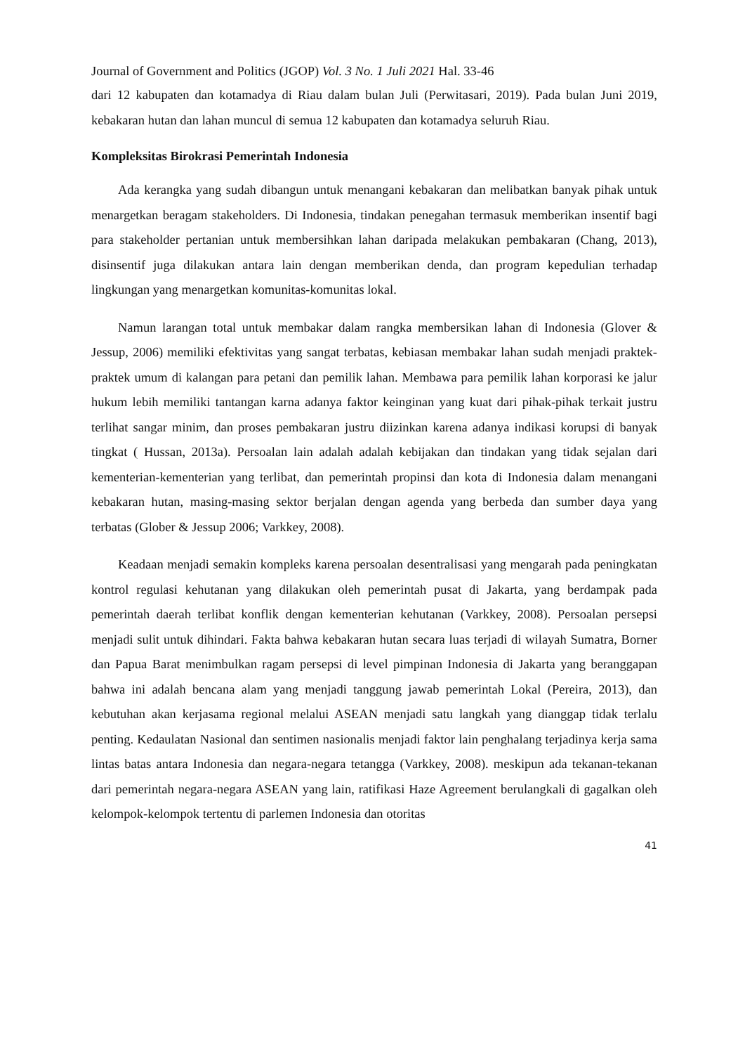Journal of Government and Politics (JGOP) Vol. 3 No. 1 Juli 2021 Hal. 33-46
dari 12 kabupaten dan kotamadya di Riau dalam bulan Juli (Perwitasari, 2019). Pada bulan Juni 2019, kebakaran hutan dan lahan muncul di semua 12 kabupaten dan kotamadya seluruh Riau.
Kompleksitas Birokrasi Pemerintah Indonesia
Ada kerangka yang sudah dibangun untuk menangani kebakaran dan melibatkan banyak pihak untuk menargetkan beragam stakeholders. Di Indonesia, tindakan penegahan termasuk memberikan insentif bagi para stakeholder pertanian untuk membersihkan lahan daripada melakukan pembakaran (Chang, 2013), disinsentif juga dilakukan antara lain dengan memberikan denda, dan program kepedulian terhadap lingkungan yang menargetkan komunitas-komunitas lokal.
Namun larangan total untuk membakar dalam rangka membersikan lahan di Indonesia (Glover & Jessup, 2006) memiliki efektivitas yang sangat terbatas, kebiasan membakar lahan sudah menjadi praktek-praktek umum di kalangan para petani dan pemilik lahan. Membawa para pemilik lahan korporasi ke jalur hukum lebih memiliki tantangan karna adanya faktor keinginan yang kuat dari pihak-pihak terkait justru terlihat sangar minim, dan proses pembakaran justru diizinkan karena adanya indikasi korupsi di banyak tingkat ( Hussan, 2013a). Persoalan lain adalah adalah kebijakan dan tindakan yang tidak sejalan dari kementerian-kementerian yang terlibat, dan pemerintah propinsi dan kota di Indonesia dalam menangani kebakaran hutan, masing-masing sektor berjalan dengan agenda yang berbeda dan sumber daya yang terbatas (Glober & Jessup 2006; Varkkey, 2008).
Keadaan menjadi semakin kompleks karena persoalan desentralisasi yang mengarah pada peningkatan kontrol regulasi kehutanan yang dilakukan oleh pemerintah pusat di Jakarta, yang berdampak pada pemerintah daerah terlibat konflik dengan kementerian kehutanan (Varkkey, 2008). Persoalan persepsi menjadi sulit untuk dihindari. Fakta bahwa kebakaran hutan secara luas terjadi di wilayah Sumatra, Borner dan Papua Barat menimbulkan ragam persepsi di level pimpinan Indonesia di Jakarta yang beranggapan bahwa ini adalah bencana alam yang menjadi tanggung jawab pemerintah Lokal (Pereira, 2013), dan kebutuhan akan kerjasama regional melalui ASEAN menjadi satu langkah yang dianggap tidak terlalu penting. Kedaulatan Nasional dan sentimen nasionalis menjadi faktor lain penghalang terjadinya kerja sama lintas batas antara Indonesia dan negara-negara tetangga (Varkkey, 2008). meskipun ada tekanan-tekanan dari pemerintah negara-negara ASEAN yang lain, ratifikasi Haze Agreement berulangkali di gagalkan oleh kelompok-kelompok tertentu di parlemen Indonesia dan otoritas
41